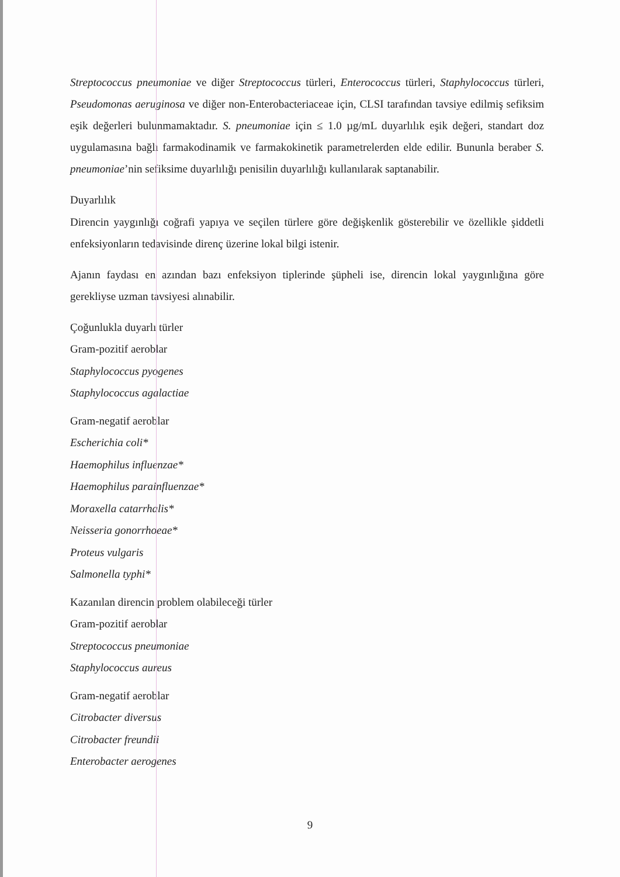Streptococcus pneumoniae ve diğer Streptococcus türleri, Enterococcus türleri, Staphylococcus türleri, Pseudomonas aeruginosa ve diğer non-Enterobacteriaceae için, CLSI tarafından tavsiye edilmiş sefiksim eşik değerleri bulunmamaktadır. S. pneumoniae için ≤ 1.0 µg/mL duyarlılık eşik değeri, standart doz uygulamasına bağlı farmakodinamik ve farmakokinetik parametrelerden elde edilir. Bununla beraber S. pneumoniae’nin sefiksime duyarlılığı penisilin duyarlılığı kullanılarak saptanabilir.
Duyarlılık
Direncin yaygınlığı coğrafi yapıya ve seçilen türlere göre değişkenlik gösterebilir ve özellikle şiddetli enfeksiyonların tedavisinde direnç üzerine lokal bilgi istenir.
Ajanın faydası en azından bazı enfeksiyon tiplerinde şüpheli ise, direncin lokal yaygınlığına göre gerekliyse uzman tavsiyesi alınabilir.
Çoğunlukla duyarlı türler
Gram-pozitif aeroblar
Staphylococcus pyogenes
Staphylococcus agalactiae
Gram-negatif aeroblar
Escherichia coli*
Haemophilus influenzae*
Haemophilus parainfluenzae*
Moraxella catarrhalis*
Neisseria gonorrhoeae*
Proteus vulgaris
Salmonella typhi*
Kazanılan direncin problem olabileceği türler
Gram-pozitif aeroblar
Streptococcus pneumoniae
Staphylococcus aureus
Gram-negatif aeroblar
Citrobacter diversus
Citrobacter freundii
Enterobacter aerogenes
9